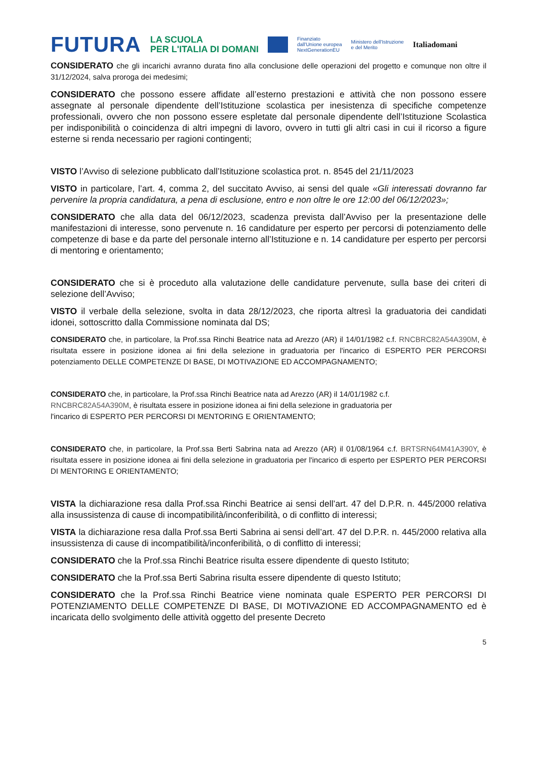FUTURA LA SCUOLA
PER L'ITALIA DI DOMANI Finanziato
dall'Unione europea
NextGenerationEU Ministero dell'Istruzione
e del Merito Italiadomani
CONSIDERATO che gli incarichi avranno durata fino alla conclusione delle operazioni del progetto e comunque non oltre il 31/12/2024, salva proroga dei medesimi;
CONSIDERATO che possono essere affidate all’esterno prestazioni e attività che non possono essere assegnate al personale dipendente dell’Istituzione scolastica per inesistenza di specifiche competenze professionali, ovvero che non possono essere espletate dal personale dipendente dell’Istituzione Scolastica per indisponibilità o coincidenza di altri impegni di lavoro, ovvero in tutti gli altri casi in cui il ricorso a figure esterne si renda necessario per ragioni contingenti;
VISTO l’Avviso di selezione pubblicato dall’Istituzione scolastica prot. n. 8545 del 21/11/2023
VISTO in particolare, l’art. 4, comma 2, del succitato Avviso, ai sensi del quale «Gli interessati dovranno far pervenire la propria candidatura, a pena di esclusione, entro e non oltre le ore 12:00 del 06/12/2023»;
CONSIDERATO che alla data del 06/12/2023, scadenza prevista dall’Avviso per la presentazione delle manifestazioni di interesse, sono pervenute n. 16 candidature per esperto per percorsi di potenziamento delle competenze di base e da parte del personale interno all’Istituzione e n. 14 candidature per esperto per percorsi di mentoring e orientamento;
CONSIDERATO che si è proceduto alla valutazione delle candidature pervenute, sulla base dei criteri di selezione dell’Avviso;
VISTO il verbale della selezione, svolta in data 28/12/2023, che riporta altresì la graduatoria dei candidati idonei, sottoscritto dalla Commissione nominata dal DS;
CONSIDERATO che, in particolare, la Prof.ssa Rinchi Beatrice nata ad Arezzo (AR) il 14/01/1982 c.f. RNCBRC82A54A390M, è risultata essere in posizione idonea ai fini della selezione in graduatoria per l'incarico di ESPERTO PER PERCORSI potenziamento DELLE COMPETENZE DI BASE, DI MOTIVAZIONE ED ACCOMPAGNAMENTO;
CONSIDERATO che, in particolare, la Prof.ssa Rinchi Beatrice nata ad Arezzo (AR) il 14/01/1982 c.f.
RNCBRC82A54A390M, è risultata essere in posizione idonea ai fini della selezione in graduatoria per
l'incarico di ESPERTO PER PERCORSI DI MENTORING E ORIENTAMENTO;
CONSIDERATO che, in particolare, la Prof.ssa Berti Sabrina nata ad Arezzo (AR) il 01/08/1964 c.f. BRTSRN64M41A390Y, è risultata essere in posizione idonea ai fini della selezione in graduatoria per l'incarico di esperto per ESPERTO PER PERCORSI DI MENTORING E ORIENTAMENTO;
VISTA la dichiarazione resa dalla Prof.ssa Rinchi Beatrice ai sensi dell’art. 47 del D.P.R. n. 445/2000 relativa alla insussistenza di cause di incompatibilità/inconferibilità, o di conflitto di interessi;
VISTA la dichiarazione resa dalla Prof.ssa Berti Sabrina ai sensi dell’art. 47 del D.P.R. n. 445/2000 relativa alla insussistenza di cause di incompatibilità/inconferibilità, o di conflitto di interessi;
CONSIDERATO che la Prof.ssa Rinchi Beatrice risulta essere dipendente di questo Istituto;
CONSIDERATO che la Prof.ssa Berti Sabrina risulta essere dipendente di questo Istituto;
CONSIDERATO che la Prof.ssa Rinchi Beatrice viene nominata quale ESPERTO PER PERCORSI DI POTENZIAMENTO DELLE COMPETENZE DI BASE, DI MOTIVAZIONE ED ACCOMPAGNAMENTO ed è incaricata dello svolgimento delle attività oggetto del presente Decreto
5